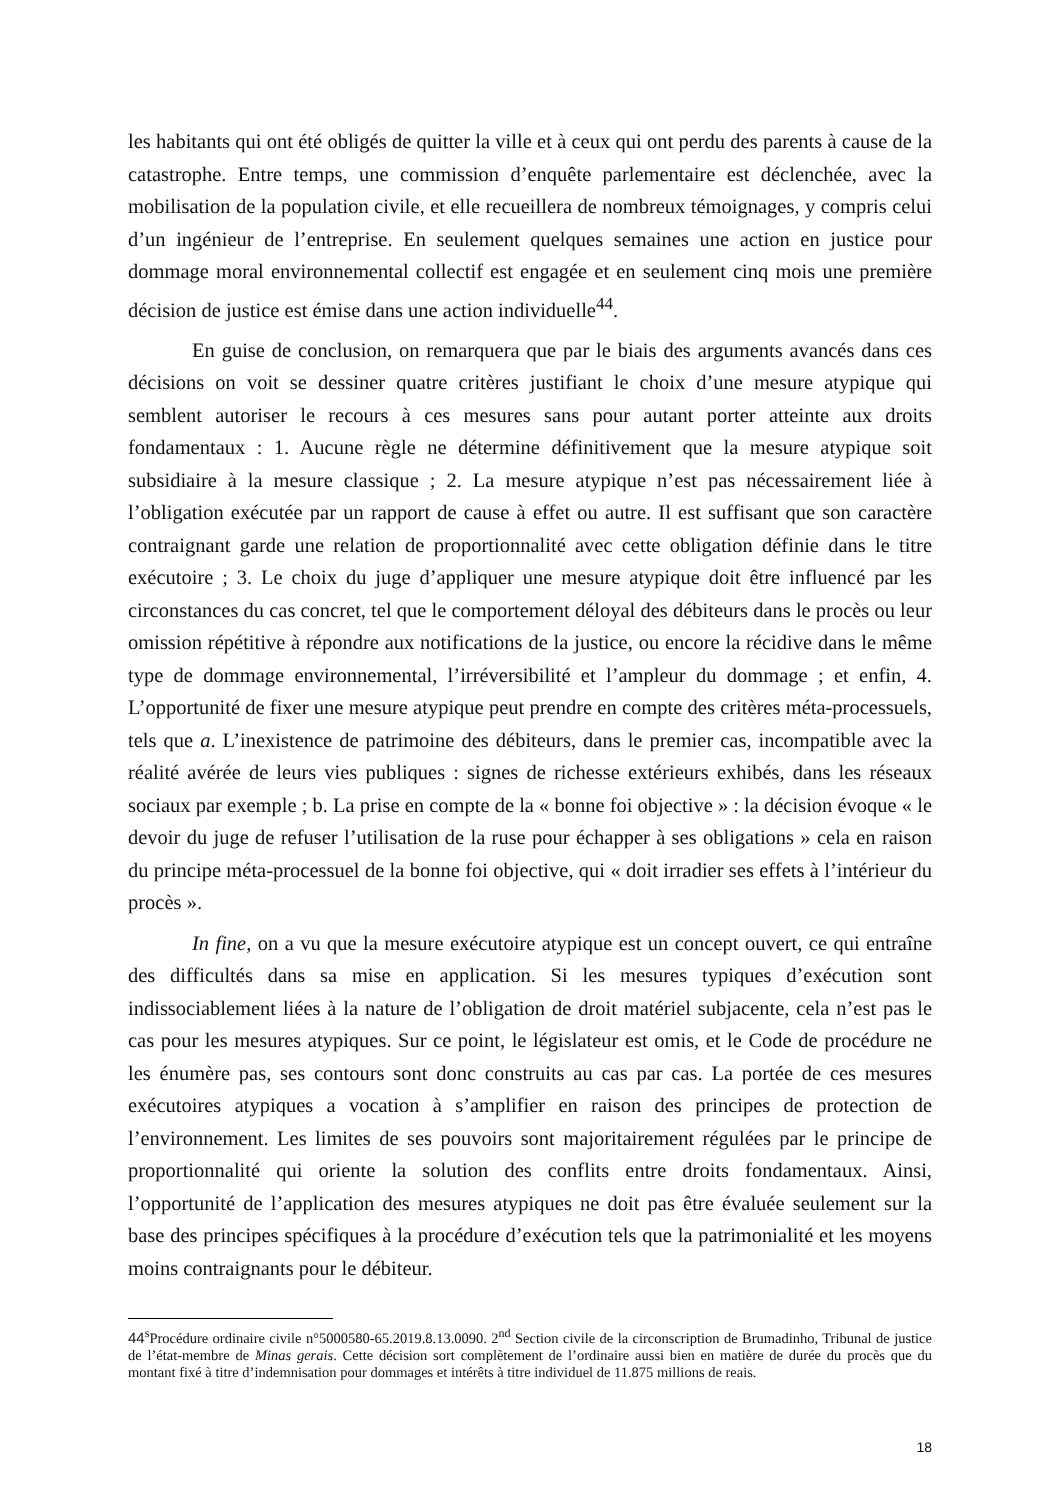les habitants qui ont été obligés de quitter la ville et à ceux qui ont perdu des parents à cause de la catastrophe. Entre temps, une commission d’enquête parlementaire est déclenchée, avec la mobilisation de la population civile, et elle recueillera de nombreux témoignages, y compris celui d’un ingénieur de l’entreprise. En seulement quelques semaines une action en justice pour dommage moral environnemental collectif est engagée et en seulement cinq mois une première décision de justice est émise dans une action individuelle<sup>44</sup>.
En guise de conclusion, on remarquera que par le biais des arguments avancés dans ces décisions on voit se dessiner quatre critères justifiant le choix d’une mesure atypique qui semblent autoriser le recours à ces mesures sans pour autant porter atteinte aux droits fondamentaux : 1. Aucune règle ne détermine définitivement que la mesure atypique soit subsidiaire à la mesure classique ; 2. La mesure atypique n’est pas nécessairement liée à l’obligation exécutée par un rapport de cause à effet ou autre. Il est suffisant que son caractère contraignant garde une relation de proportionnalité avec cette obligation définie dans le titre exécutoire ; 3. Le choix du juge d’appliquer une mesure atypique doit être influencé par les circonstances du cas concret, tel que le comportement déloyal des débiteurs dans le procès ou leur omission répétitive à répondre aux notifications de la justice, ou encore la récidive dans le même type de dommage environnemental, l’irréversibilité et l’ampleur du dommage ; et enfin, 4. L’opportunité de fixer une mesure atypique peut prendre en compte des critères méta-processuels, tels que a. L’inexistence de patrimoine des débiteurs, dans le premier cas, incompatible avec la réalité avérée de leurs vies publiques : signes de richesse extérieurs exhibés, dans les réseaux sociaux par exemple ; b. La prise en compte de la « bonne foi objective » : la décision évoque « le devoir du juge de refuser l’utilisation de la ruse pour échapper à ses obligations » cela en raison du principe méta-processuel de la bonne foi objective, qui « doit irradier ses effets à l’intérieur du procès ».
In fine, on a vu que la mesure exécutoire atypique est un concept ouvert, ce qui entraîne des difficultés dans sa mise en application. Si les mesures typiques d’exécution sont indissociablement liées à la nature de l’obligation de droit matériel subjacente, cela n’est pas le cas pour les mesures atypiques. Sur ce point, le législateur est omis, et le Code de procédure ne les énumère pas, ses contours sont donc construits au cas par cas. La portée de ces mesures exécutoires atypiques a vocation à s’amplifier en raison des principes de protection de l’environnement. Les limites de ses pouvoirs sont majoritairement régulées par le principe de proportionnalité qui oriente la solution des conflits entre droits fondamentaux. Ainsi, l’opportunité de l’application des mesures atypiques ne doit pas être évaluée seulement sur la base des principes spécifiques à la procédure d’exécution tels que la patrimonialité et les moyens moins contraignants pour le débiteur.
44<sup>s</sup>Procédure ordinaire civile n°5000580-65.2019.8.13.0090. 2<sup>nd</sup> Section civile de la circonscription de Brumadinho, Tribunal de justice de l’état-membre de Minas gerais. Cette décision sort complètement de l’ordinaire aussi bien en matière de durée du procès que du montant fixé à titre d’indemnisation pour dommages et intérêts à titre individuel de 11.875 millions de reais.
18